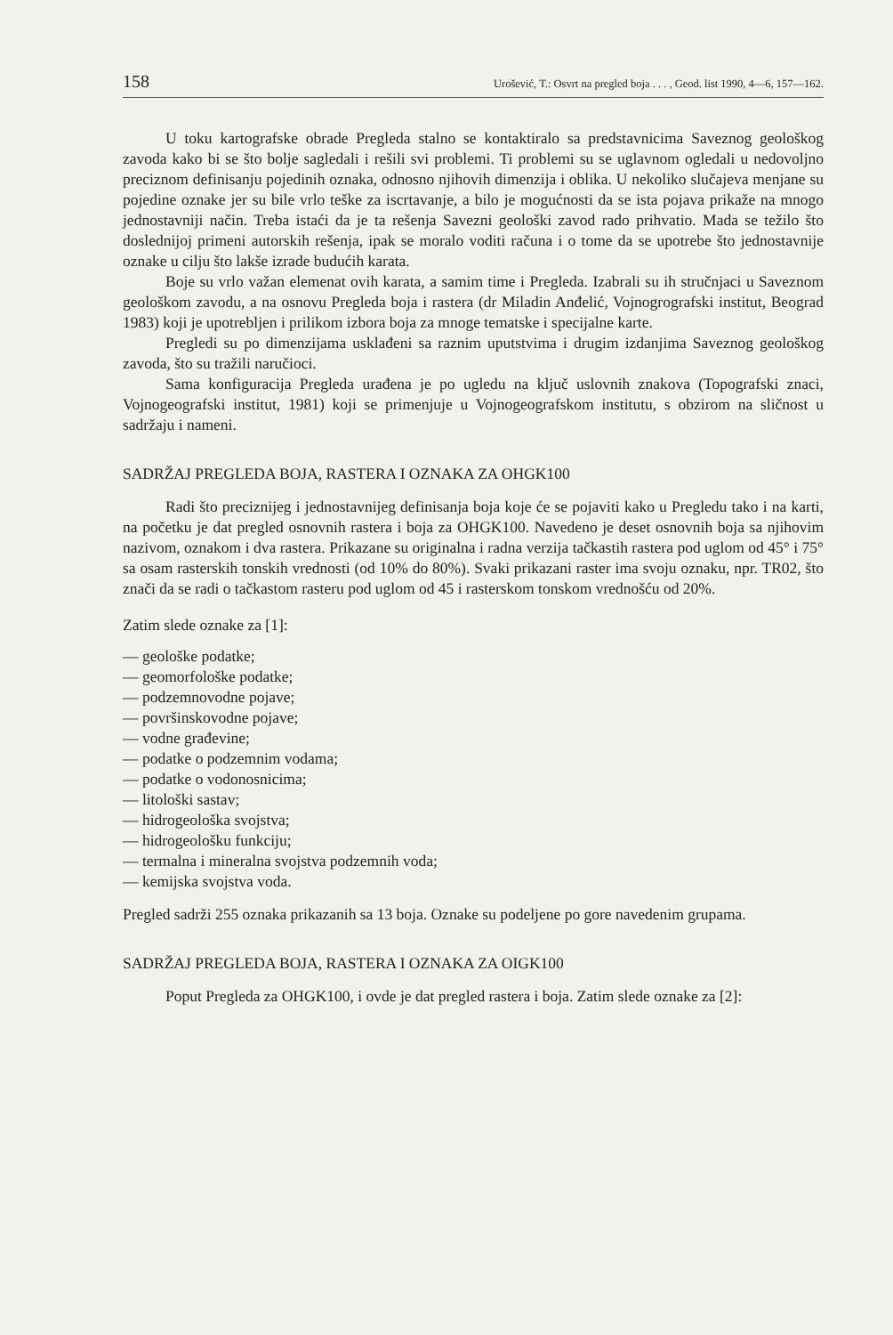158 Urošević, T.: Osvrt na pregled boja . . . , Geod. list 1990, 4—6, 157—162.
U toku kartografske obrade Pregleda stalno se kontaktiralo sa predstavnicima Saveznog geološkog zavoda kako bi se što bolje sagledali i rešili svi problemi. Ti problemi su se uglavnom ogledali u nedovoljno preciznom definisanju pojedinih oznaka, odnosno njihovih dimenzija i oblika. U nekoliko slučajeva menjane su pojedine oznake jer su bile vrlo teške za iscrtavanje, a bilo je mogućnosti da se ista pojava prikaže na mnogo jednostavniji način. Treba istaći da je ta rešenja Savezni geološki zavod rado prihvatio. Mada se težilo što doslednijoj primeni autorskih rešenja, ipak se moralo voditi računa i o tome da se upotrebe što jednostavnije oznake u cilju što lakše izrade budućih karata.
Boje su vrlo važan elemenat ovih karata, a samim time i Pregleda. Izabrali su ih stručnjaci u Saveznom geološkom zavodu, a na osnovu Pregleda boja i rastera (dr Miladin Anđelić, Vojnogrografski institut, Beograd 1983) koji je upotrebljen i prilikom izbora boja za mnoge tematske i specijalne karte.
Pregledi su po dimenzijama usklađeni sa raznim uputstvima i drugim izdanjima Saveznog geološkog zavoda, što su tražili naručioci.
Sama konfiguracija Pregleda urađena je po ugledu na ključ uslovnih znakova (Topografski znaci, Vojnogeografski institut, 1981) koji se primenjuje u Vojnogeografskom institutu, s obzirom na sličnost u sadržaju i nameni.
SADRŽAJ PREGLEDA BOJA, RASTERA I OZNAKA ZA OHGK100
Radi što preciznijeg i jednostavnijeg definisanja boja koje će se pojaviti kako u Pregledu tako i na karti, na početku je dat pregled osnovnih rastera i boja za OHGK100. Navedeno je deset osnovnih boja sa njihovim nazivom, oznakom i dva rastera. Prikazane su originalna i radna verzija tačkastih rastera pod uglom od 45° i 75° sa osam rasterskih tonskih vrednosti (od 10% do 80%). Svaki prikazani raster ima svoju oznaku, npr. TR02, što znači da se radi o tačkastom rasteru pod uglom od 45 i rasterskom tonskom vrednošću od 20%.
Zatim slede oznake za [1]:
— geološke podatke;
— geomorfološke podatke;
— podzemnovodne pojave;
— površinskovodne pojave;
— vodne građevine;
— podatke o podzemnim vodama;
— podatke o vodonosnicima;
— litološki sastav;
— hidrogeološka svojstva;
— hidrogeološku funkciju;
— termalna i mineralna svojstva podzemnih voda;
— kemijska svojstva voda.
Pregled sadrži 255 oznaka prikazanih sa 13 boja. Oznake su podeljene po gore navedenim grupama.
SADRŽAJ PREGLEDA BOJA, RASTERA I OZNAKA ZA OIGK100
Poput Pregleda za OHGK100, i ovde je dat pregled rastera i boja. Zatim slede oznake za [2]: